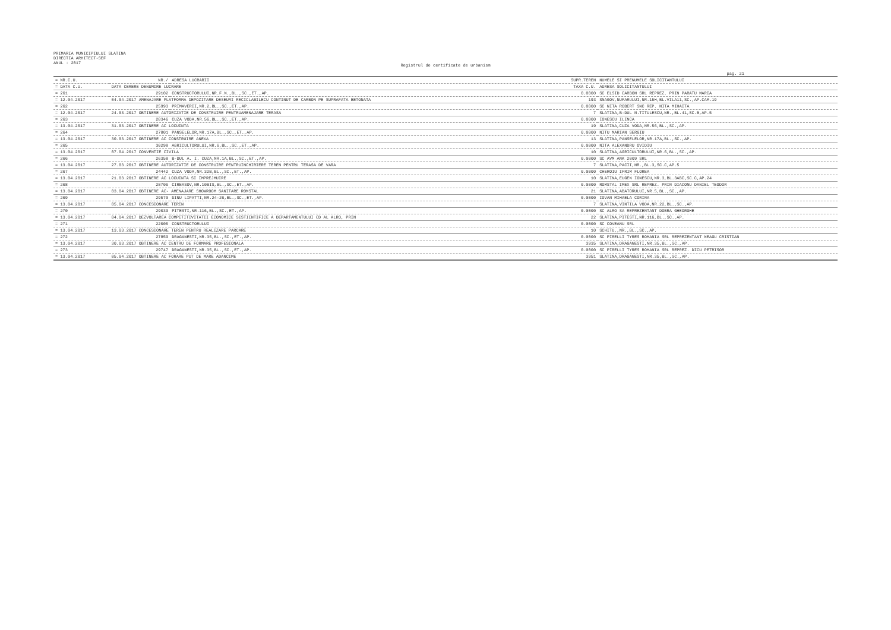PRIMARIA MUNICIPIULUI SLATINA
DIRECTIA ARHITECT-SEF
ANUL : 2017
Registrul de certificate de urbanism
pag. 21
| = NR.C.U. | NR./ | ADRESA LUCRARII | SUPR.TEREN | NUMELE SI PRENUMELE SOLICITANTULUI |
| --- | --- | --- | --- | --- |
| = DATA C.U. | DATA CERERE DENUMIRE LUCRARE | | TAXA C.U. | ADRESA SOLICITANTULUI |
| = 261 | 29102 | CONSTRUCTORULUI,NR.F.N.,BL.,SC.,ET.,AP. | 0.0000 | SC ELSID CARBON SRL REPREZ. PRIN PARATU MARIA |
| = 12.04.2017 | 04.04.2017 AMENAJARE PLATFORMA DEPOZITARE DESEURI RECICLABILECU CONTINUT DE CARBON PE SUPRAFATA BETONATA | | 193 | SNAGOV,NUFARULUI,NR.15H,BL.VILA11,SC.,AP.CAM.19 |
| = 262 | 25993 | PRIMAVERII,NR.2,BL.,SC.,ET.,AP. | 0.0000 | SC NITA ROBERT SNC REP. NITA MIHAITA |
| = 12.04.2017 | 24.03.2017 OBTINERE AUTORIZATIE DE CONSTRUIRE PENTRUAMENAJARE TERASA | | 7 | SLATINA,B-DUL N.TITULESCU,NR.,BL.41,SC.B,AP.5 |
| = 263 | 28346 | CUZA VODA,NR.56,BL.,SC.,ET.,AP. | 0.0000 | IONESCU ILINCA |
| = 13.04.2017 | 31.03.2017 OBTINERE AC LOCUINTA | | 19 | SLATINA,CUZA VODA,NR.56,BL.,SC.,AP. |
| = 264 | 27801 | PANSELELOR,NR.17A,BL.,SC.,ET.,AP. | 0.0000 | NITU MARIAN SERGIU |
| = 13.04.2017 | 30.03.2017 OBTINERE AC CONSTRUIRE ANEXA | | 13 | SLATINA,PANSELELOR,NR.17A,BL.,SC.,AP. |
| = 265 | 30298 | AGRICULTORULUI,NR.6,BL.,SC.,ET.,AP. | 0.0000 | NITA ALEXANDRU OVIDIU |
| = 13.04.2017 | 07.04.2017 CONVENTIE CIVILA | | 10 | SLATINA,AGRICULTORULUI,NR.6,BL.,SC.,AP. |
| = 266 | 26358 | B-DUL A. I. CUZA,NR.1A,BL.,SC.,ET.,AP. | 0.0000 | SC AVM ANK 2009 SRL |
| = 13.04.2017 | 27.03.2017 OBTINERE AUTORIZATIE DE CONSTRUIRE PENTRUINCHIRIERE TEREN PENTRU TERASA DE VARA | | 7 | SLATINA,PACII,NR.,BL.3,SC.C,AP.5 |
| = 267 | 24442 | CUZA VODA,NR.32B,BL.,SC.,ET.,AP. | 0.0000 | CHEROIU IFRIM FLOREA |
| = 13.04.2017 | 21.03.2017 OBTINERE AC LOCUINTA SI IMPREJMUIRE | | 10 | SLATINA,EUGEN IONESCU,NR.3,BL.3ABC,SC.C,AP.24 |
| = 268 | 28706 | CIREASOV,NR.10BIS,BL.,SC.,ET.,AP. | 0.0000 | ROMSTAL IMEX SRL REPREZ. PRIN DIACONU DANIEL TEODOR |
| = 13.04.2017 | 03.04.2017 OBTINERE AC- AMENAJARE SHOWROOM SANITARE ROMSTAL | | 21 | SLATINA,ABATORULUI,NR.5,BL.,SC.,AP. |
| = 269 | 29570 | DINU LIPATTI,NR.24-26,BL.,SC.,ET.,AP. | 0.0000 | IOVAN MIHAELA CORINA |
| = 13.04.2017 | 05.04.2017 CONCESIONARE TEREN | | 7 | SLATINA,VINTILA VODA,NR.22,BL.,SC.,AP. |
| = 270 | 29039 | PITESTI,NR.116,BL.,SC.,ET.,AP. | 0.0000 | SC ALRO SA REPREZENTANT DOBRA GHEORGHE |
| = 13.04.2017 | 04.04.2017 DEZVOLTAREA COMPETITIVITATII ECONOMICE SISTIINTIFICE A DEPARTAMENTULUI CD AL ALRO, PRIN | | 22 | SLATINA,PITESTI,NR.116,BL.,SC.,AP. |
| = 271 | 22005 | CONSTRUCTORULUI | 0.0000 | SC COVEANU SRL |
| = 13.04.2017 | 13.03.2017 CONCESIONARE TEREN PENTRU REALIZARE PARCARE | | 10 | SCHITU,,NR.,BL.,SC.,AP. |
| = 272 | 27859 | DRAGANESTI,NR.35,BL.,SC.,ET.,AP. | 0.0000 | SC PIRELLI TYRES ROMANIA SRL REPREZENTANT NEAGU CRISTIAN |
| = 13.04.2017 | 30.03.2017 OBTINERE AC CENTRU DE FORMARE PROFESIONALA | | 3935 | SLATINA,DRAGANESTI,NR.35,BL.,SC.,AP. |
| = 273 | 29747 | DRAGANESTI,NR.35,BL.,SC.,ET.,AP. | 0.0000 | SC PIRELLI TYRES ROMANIA SRL REPREZ. DICU PETRISOR |
| = 13.04.2017 | 05.04.2017 OBTINERE AC FORARE PUT DE MARE ADANCIME | | 3951 | SLATINA,DRAGANESTI,NR.35,BL.,SC.,AP. |